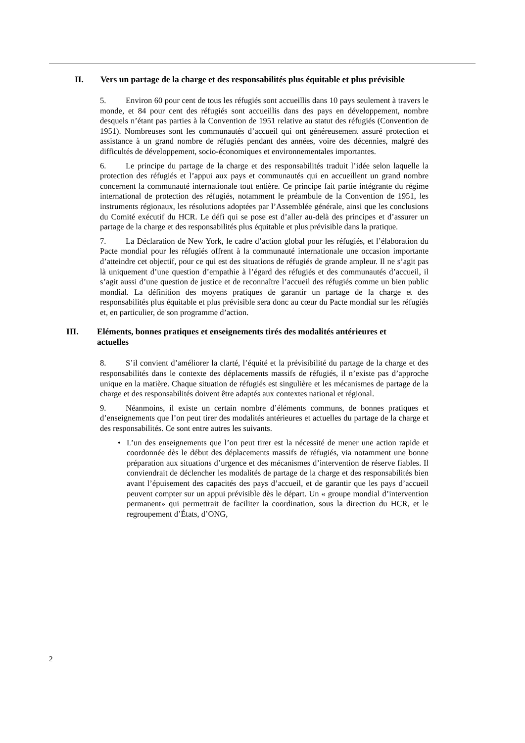II. Vers un partage de la charge et des responsabilités plus équitable et plus prévisible
5. Environ 60 pour cent de tous les réfugiés sont accueillis dans 10 pays seulement à travers le monde, et 84 pour cent des réfugiés sont accueillis dans des pays en développement, nombre desquels n’étant pas parties à la Convention de 1951 relative au statut des réfugiés (Convention de 1951). Nombreuses sont les communautés d’accueil qui ont généreusement assuré protection et assistance à un grand nombre de réfugiés pendant des années, voire des décennies, malgré des difficultés de développement, socio-économiques et environnementales importantes.
6. Le principe du partage de la charge et des responsabilités traduit l’idée selon laquelle la protection des réfugiés et l’appui aux pays et communautés qui en accueillent un grand nombre concernent la communauté internationale tout entière. Ce principe fait partie intégrante du régime international de protection des réfugiés, notamment le préambule de la Convention de 1951, les instruments régionaux, les résolutions adoptées par l’Assemblée générale, ainsi que les conclusions du Comité exécutif du HCR. Le défi qui se pose est d’aller au-delà des principes et d’assurer un partage de la charge et des responsabilités plus équitable et plus prévisible dans la pratique.
7. La Déclaration de New York, le cadre d’action global pour les réfugiés, et l’élaboration du Pacte mondial pour les réfugiés offrent à la communauté internationale une occasion importante d’atteindre cet objectif, pour ce qui est des situations de réfugiés de grande ampleur. Il ne s’agit pas là uniquement d’une question d’empathie à l’égard des réfugiés et des communautés d’accueil, il s’agit aussi d’une question de justice et de reconnaître l’accueil des réfugiés comme un bien public mondial. La définition des moyens pratiques de garantir un partage de la charge et des responsabilités plus équitable et plus prévisible sera donc au cœur du Pacte mondial sur les réfugiés et, en particulier, de son programme d’action.
III. Eléments, bonnes pratiques et enseignements tirés des modalités antérieures et actuelles
8. S’il convient d’améliorer la clarté, l’équité et la prévisibilité du partage de la charge et des responsabilités dans le contexte des déplacements massifs de réfugiés, il n’existe pas d’approche unique en la matière. Chaque situation de réfugiés est singulière et les mécanismes de partage de la charge et des responsabilités doivent être adaptés aux contextes national et régional.
9. Néanmoins, il existe un certain nombre d’éléments communs, de bonnes pratiques et d’enseignements que l’on peut tirer des modalités antérieures et actuelles du partage de la charge et des responsabilités. Ce sont entre autres les suivants.
• L’un des enseignements que l’on peut tirer est la nécessité de mener une action rapide et coordonnée dès le début des déplacements massifs de réfugiés, via notamment une bonne préparation aux situations d’urgence et des mécanismes d’intervention de réserve fiables. Il conviendrait de déclencher les modalités de partage de la charge et des responsabilités bien avant l’épuisement des capacités des pays d’accueil, et de garantir que les pays d’accueil peuvent compter sur un appui prévisible dès le départ. Un « groupe mondial d’intervention permanent» qui permettrait de faciliter la coordination, sous la direction du HCR, et le regroupement d’États, d’ONG,
2